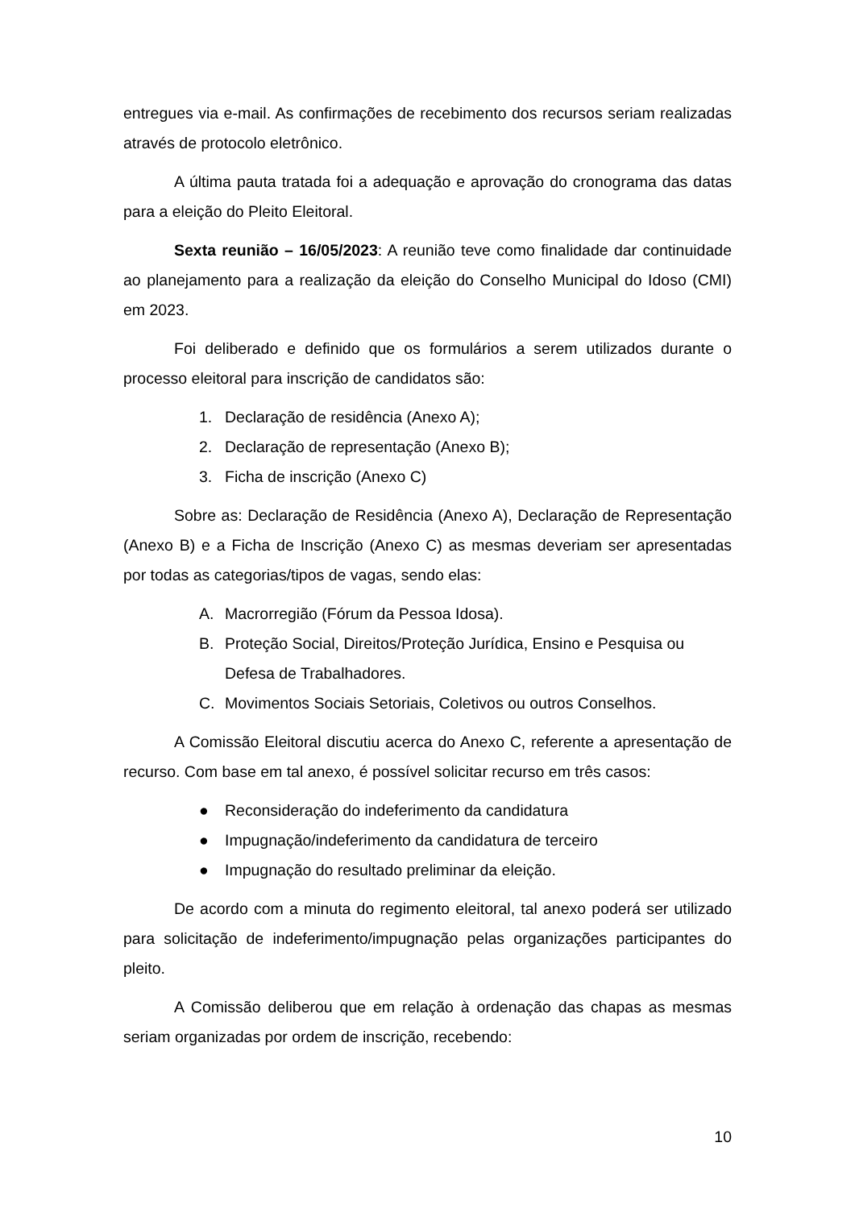entregues via e-mail. As confirmações de recebimento dos recursos seriam realizadas através de protocolo eletrônico.
A última pauta tratada foi a adequação e aprovação do cronograma das datas para a eleição do Pleito Eleitoral.
Sexta reunião – 16/05/2023: A reunião teve como finalidade dar continuidade ao planejamento para a realização da eleição do Conselho Municipal do Idoso (CMI) em 2023.
Foi deliberado e definido que os formulários a serem utilizados durante o processo eleitoral para inscrição de candidatos são:
1. Declaração de residência (Anexo A);
2. Declaração de representação (Anexo B);
3. Ficha de inscrição (Anexo C)
Sobre as: Declaração de Residência (Anexo A), Declaração de Representação (Anexo B) e a Ficha de Inscrição (Anexo C) as mesmas deveriam ser apresentadas por todas as categorias/tipos de vagas, sendo elas:
A. Macrorregião (Fórum da Pessoa Idosa).
B. Proteção Social, Direitos/Proteção Jurídica, Ensino e Pesquisa ou Defesa de Trabalhadores.
C. Movimentos Sociais Setoriais, Coletivos ou outros Conselhos.
A Comissão Eleitoral discutiu acerca do Anexo C, referente a apresentação de recurso. Com base em tal anexo, é possível solicitar recurso em três casos:
● Reconsideração do indeferimento da candidatura
● Impugnação/indeferimento da candidatura de terceiro
● Impugnação do resultado preliminar da eleição.
De acordo com a minuta do regimento eleitoral, tal anexo poderá ser utilizado para solicitação de indeferimento/impugnação pelas organizações participantes do pleito.
A Comissão deliberou que em relação à ordenação das chapas as mesmas seriam organizadas por ordem de inscrição, recebendo:
10